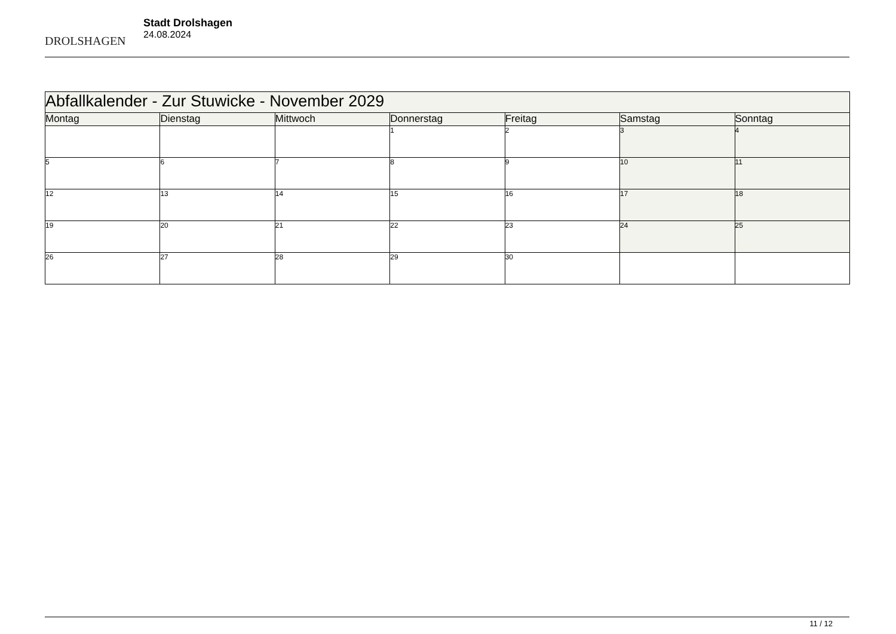DROLSHAGEN
Stadt Drolshagen
24.08.2024
| Abfallkalender - Zur Stuwicke - November 2029 | | | | | | |
| --- | --- | --- | --- | --- | --- | --- |
| Montag | Dienstag | Mittwoch | Donnerstag | Freitag | Samstag | Sonntag |
| | | | 1 | 2 | 3 | 4 |
| 5 | 6 | 7 | 8 | 9 | 10 | 11 |
| 12 | 13 | 14 | 15 | 16 | 17 | 18 |
| 19 | 20 | 21 | 22 | 23 | 24 | 25 |
| 26 | 27 | 28 | 29 | 30 | | |
11 / 12